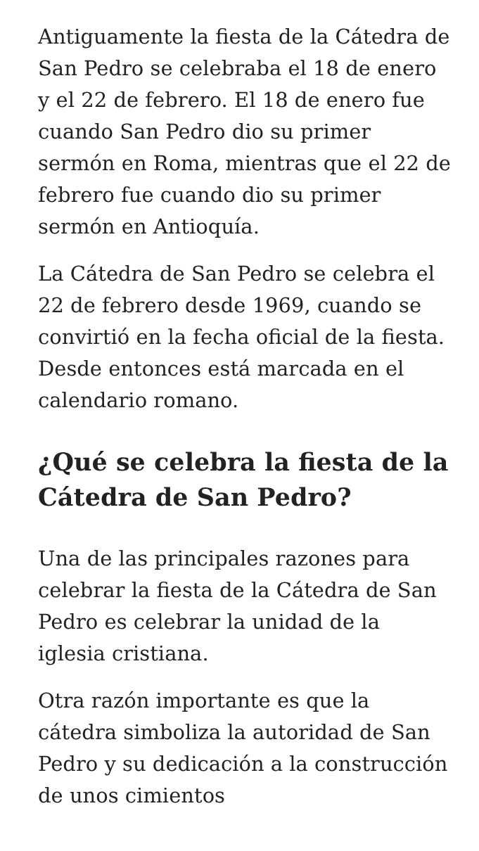Antiguamente la fiesta de la Cátedra de San Pedro se celebraba el 18 de enero y el 22 de febrero. El 18 de enero fue cuando San Pedro dio su primer sermón en Roma, mientras que el 22 de febrero fue cuando dio su primer sermón en Antioquía.
La Cátedra de San Pedro se celebra el 22 de febrero desde 1969, cuando se convirtió en la fecha oficial de la fiesta. Desde entonces está marcada en el calendario romano.
¿Qué se celebra la fiesta de la Cátedra de San Pedro?
Una de las principales razones para celebrar la fiesta de la Cátedra de San Pedro es celebrar la unidad de la iglesia cristiana.
Otra razón importante es que la cátedra simboliza la autoridad de San Pedro y su dedicación a la construcción de unos cimientos